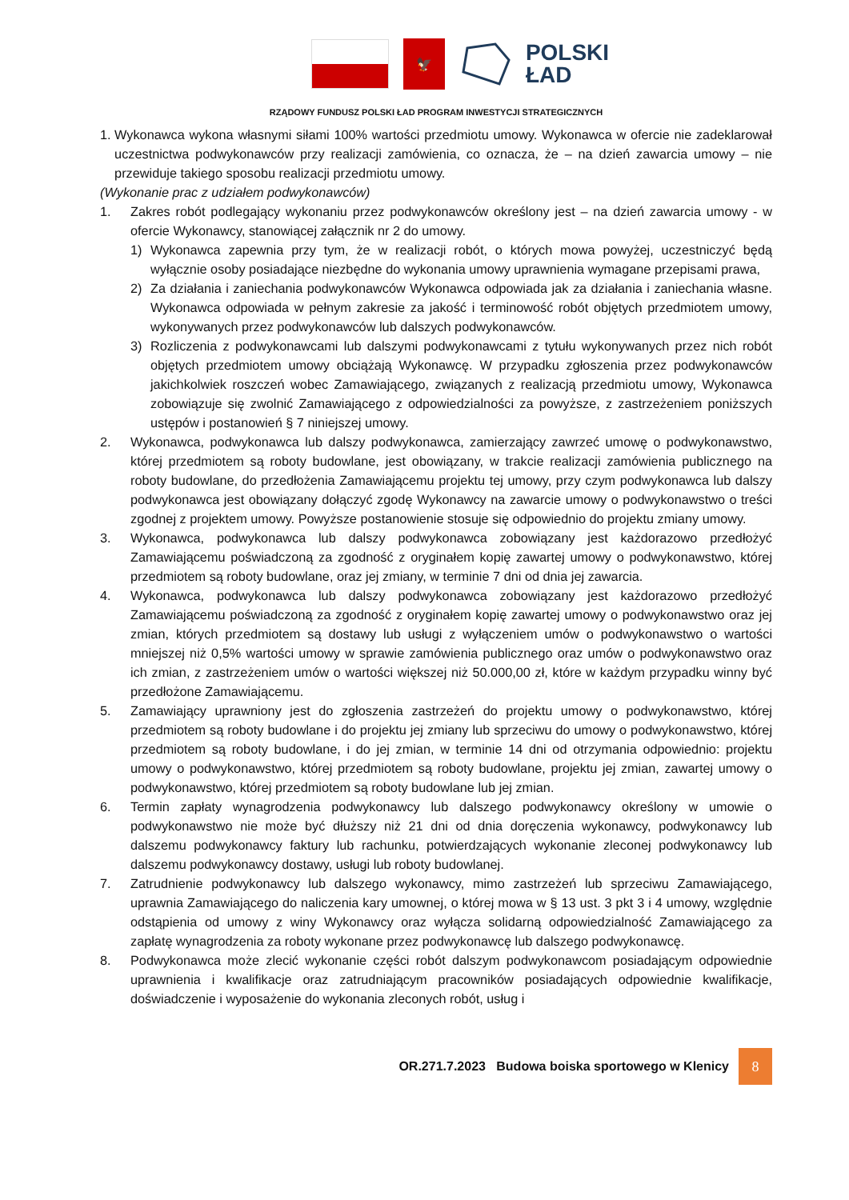🦅
POLSKI
ŁAD
RZĄDOWY FUNDUSZ POLSKI ŁAD PROGRAM INWESTYCJI STRATEGICZNYCH
1. Wykonawca wykona własnymi siłami 100% wartości przedmiotu umowy. Wykonawca w ofercie nie zadeklarował uczestnictwa podwykonawców przy realizacji zamówienia, co oznacza, że – na dzień zawarcia umowy – nie przewiduje takiego sposobu realizacji przedmiotu umowy.
(Wykonanie prac z udziałem podwykonawców)
1. Zakres robót podlegający wykonaniu przez podwykonawców określony jest – na dzień zawarcia umowy - w ofercie Wykonawcy, stanowiącej załącznik nr 2 do umowy.
1) Wykonawca zapewnia przy tym, że w realizacji robót, o których mowa powyżej, uczestniczyć będą wyłącznie osoby posiadające niezbędne do wykonania umowy uprawnienia wymagane przepisami prawa,
2) Za działania i zaniechania podwykonawców Wykonawca odpowiada jak za działania i zaniechania własne. Wykonawca odpowiada w pełnym zakresie za jakość i terminowość robót objętych przedmiotem umowy, wykonywanych przez podwykonawców lub dalszych podwykonawców.
3) Rozliczenia z podwykonawcami lub dalszymi podwykonawcami z tytułu wykonywanych przez nich robót objętych przedmiotem umowy obciążają Wykonawcę. W przypadku zgłoszenia przez podwykonawców jakichkolwiek roszczeń wobec Zamawiającego, związanych z realizacją przedmiotu umowy, Wykonawca zobowiązuje się zwolnić Zamawiającego z odpowiedzialności za powyższe, z zastrzeżeniem poniższych ustępów i postanowień § 7 niniejszej umowy.
2. Wykonawca, podwykonawca lub dalszy podwykonawca, zamierzający zawrzeć umowę o podwykonawstwo, której przedmiotem są roboty budowlane, jest obowiązany, w trakcie realizacji zamówienia publicznego na roboty budowlane, do przedłożenia Zamawiającemu projektu tej umowy, przy czym podwykonawca lub dalszy podwykonawca jest obowiązany dołączyć zgodę Wykonawcy na zawarcie umowy o podwykonawstwo o treści zgodnej z projektem umowy. Powyższe postanowienie stosuje się odpowiednio do projektu zmiany umowy.
3. Wykonawca, podwykonawca lub dalszy podwykonawca zobowiązany jest każdorazowo przedłożyć Zamawiającemu poświadczoną za zgodność z oryginałem kopię zawartej umowy o podwykonawstwo, której przedmiotem są roboty budowlane, oraz jej zmiany, w terminie 7 dni od dnia jej zawarcia.
4. Wykonawca, podwykonawca lub dalszy podwykonawca zobowiązany jest każdorazowo przedłożyć Zamawiającemu poświadczoną za zgodność z oryginałem kopię zawartej umowy o podwykonawstwo oraz jej zmian, których przedmiotem są dostawy lub usługi z wyłączeniem umów o podwykonawstwo o wartości mniejszej niż 0,5% wartości umowy w sprawie zamówienia publicznego oraz umów o podwykonawstwo oraz ich zmian, z zastrzeżeniem umów o wartości większej niż 50.000,00 zł, które w każdym przypadku winny być przedłożone Zamawiającemu.
5. Zamawiający uprawniony jest do zgłoszenia zastrzeżeń do projektu umowy o podwykonawstwo, której przedmiotem są roboty budowlane i do projektu jej zmiany lub sprzeciwu do umowy o podwykonawstwo, której przedmiotem są roboty budowlane, i do jej zmian, w terminie 14 dni od otrzymania odpowiednio: projektu umowy o podwykonawstwo, której przedmiotem są roboty budowlane, projektu jej zmian, zawartej umowy o podwykonawstwo, której przedmiotem są roboty budowlane lub jej zmian.
6. Termin zapłaty wynagrodzenia podwykonawcy lub dalszego podwykonawcy określony w umowie o podwykonawstwo nie może być dłuższy niż 21 dni od dnia doręczenia wykonawcy, podwykonawcy lub dalszemu podwykonawcy faktury lub rachunku, potwierdzających wykonanie zleconej podwykonawcy lub dalszemu podwykonawcy dostawy, usługi lub roboty budowlanej.
7. Zatrudnienie podwykonawcy lub dalszego wykonawcy, mimo zastrzeżeń lub sprzeciwu Zamawiającego, uprawnia Zamawiającego do naliczenia kary umownej, o której mowa w § 13 ust. 3 pkt 3 i 4 umowy, względnie odstąpienia od umowy z winy Wykonawcy oraz wyłącza solidarną odpowiedzialność Zamawiającego za zapłatę wynagrodzenia za roboty wykonane przez podwykonawcę lub dalszego podwykonawcę.
8. Podwykonawca może zlecić wykonanie części robót dalszym podwykonawcom posiadającym odpowiednie uprawnienia i kwalifikacje oraz zatrudniającym pracowników posiadających odpowiednie kwalifikacje, doświadczenie i wyposażenie do wykonania zleconych robót, usług i
OR.271.7.2023 Budowa boiska sportowego w Klenicy 8